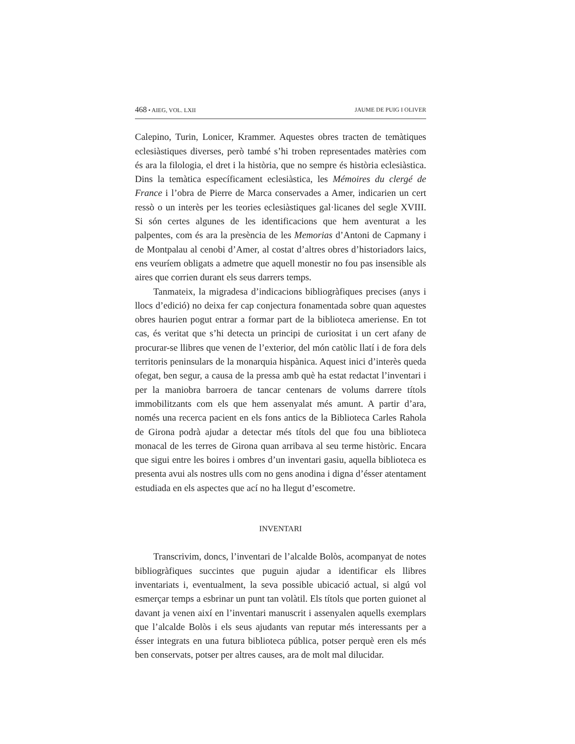468 • AIEG, VOL. LXII JAUME DE PUIG I OLIVER
Calepino, Turin, Lonicer, Krammer. Aquestes obres tracten de temàtiques eclesiàstiques diverses, però també s’hi troben representades matèries com és ara la filologia, el dret i la història, que no sempre és història eclesiàstica. Dins la temàtica específicament eclesiàstica, les Mémoires du clergé de France i l’obra de Pierre de Marca conservades a Amer, indicarien un cert ressò o un interès per les teories eclesiàstiques gal·licanes del segle XVIII. Si són certes algunes de les identificacions que hem aventurat a les palpentes, com és ara la presència de les Memorias d’Antoni de Capmany i de Montpalau al cenobi d’Amer, al costat d’altres obres d’historiadors laics, ens veuríem obligats a admetre que aquell monestir no fou pas insensible als aires que corrien durant els seus darrers temps.
Tanmateix, la migradesa d’indicacions bibliogràfiques precises (anys i llocs d’edició) no deixa fer cap conjectura fonamentada sobre quan aquestes obres haurien pogut entrar a formar part de la biblioteca ameriense. En tot cas, és veritat que s’hi detecta un principi de curiositat i un cert afany de procurar-se llibres que venen de l’exterior, del món catòlic llatí i de fora dels territoris peninsulars de la monarquia hispànica. Aquest inici d’interès queda ofegat, ben segur, a causa de la pressa amb què ha estat redactat l’inventari i per la maniobra barroera de tancar centenars de volums darrere títols immobilitzants com els que hem assenyalat més amunt. A partir d’ara, només una recerca pacient en els fons antics de la Biblioteca Carles Rahola de Girona podrà ajudar a detectar més títols del que fou una biblioteca monacal de les terres de Girona quan arribava al seu terme històric. Encara que sigui entre les boires i ombres d’un inventari gasiu, aquella biblioteca es presenta avui als nostres ulls com no gens anodina i digna d’ésser atentament estudiada en els aspectes que ací no ha llegut d’escometre.
INVENTARI
Transcrivim, doncs, l’inventari de l’alcalde Bolòs, acompanyat de notes bibliogràfiques succintes que puguin ajudar a identificar els llibres inventariats i, eventualment, la seva possible ubicació actual, si algú vol esmerçar temps a esbrinar un punt tan volàtil. Els títols que porten guionet al davant ja venen així en l’inventari manuscrit i assenyalen aquells exemplars que l’alcalde Bolòs i els seus ajudants van reputar més interessants per a ésser integrats en una futura biblioteca pública, potser perquè eren els més ben conservats, potser per altres causes, ara de molt mal dilucidar.